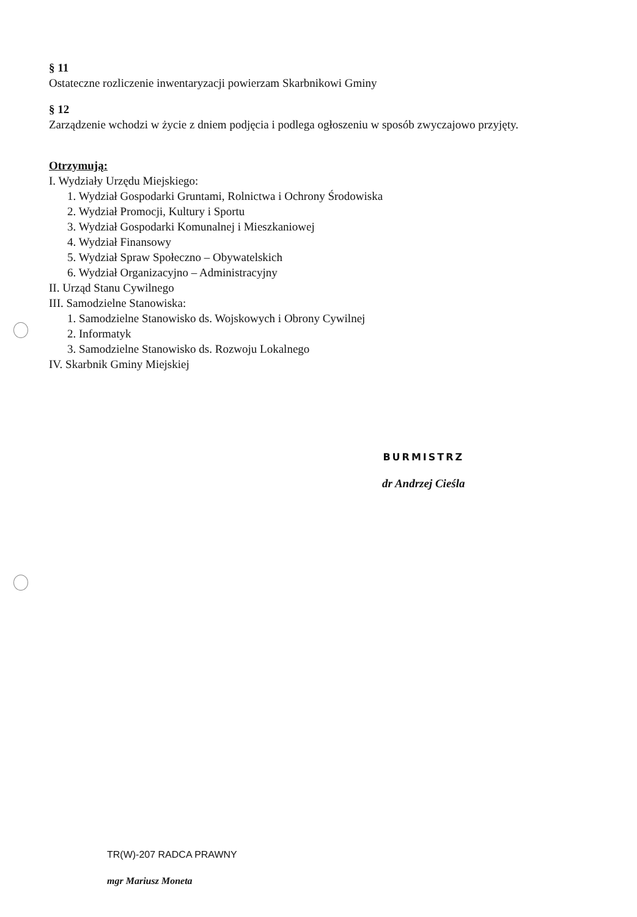§ 11
Ostateczne rozliczenie inwentaryzacji powierzam Skarbnikowi Gminy
§ 12
Zarządzenie wchodzi w życie z dniem podjęcia i podlega ogłoszeniu w sposób zwyczajowo przyjęty.
Otrzymują:
I. Wydziały Urzędu Miejskiego:
1. Wydział Gospodarki Gruntami, Rolnictwa i Ochrony Środowiska
2. Wydział Promocji, Kultury i Sportu
3. Wydział Gospodarki Komunalnej i Mieszkaniowej
4. Wydział Finansowy
5. Wydział Spraw Społeczno – Obywatelskich
6. Wydział Organizacyjno – Administracyjny
II. Urząd Stanu Cywilnego
III. Samodzielne Stanowiska:
1. Samodzielne Stanowisko ds. Wojskowych i Obrony Cywilnej
2. Informatyk
3. Samodzielne Stanowisko ds. Rozwoju Lokalnego
IV. Skarbnik Gminy Miejskiej
BURMISTRZ
dr Andrzej Cieśla
TR(W)-207 RADCA PRAWNY
mgr Mariusz Moneta